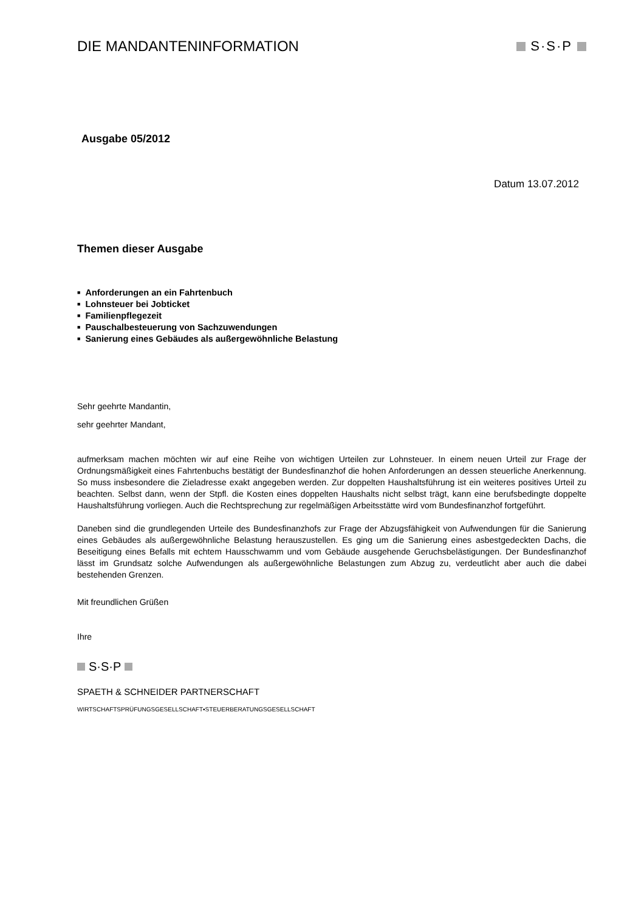DIE MANDANTENINFORMATION S·S·P
Ausgabe 05/2012
Datum 13.07.2012
Themen dieser Ausgabe
■ Anforderungen an ein Fahrtenbuch
■ Lohnsteuer bei Jobticket
■ Familienpflegezeit
■ Pauschalbesteuerung von Sachzuwendungen
■ Sanierung eines Gebäudes als außergewöhnliche Belastung
Sehr geehrte Mandantin,
sehr geehrter Mandant,
aufmerksam machen möchten wir auf eine Reihe von wichtigen Urteilen zur Lohnsteuer. In einem neuen Urteil zur Frage der Ordnungsmäßigkeit eines Fahrtenbuchs bestätigt der Bundesfinanzhof die hohen Anforderungen an dessen steuerliche Anerkennung. So muss insbesondere die Zieladresse exakt angegeben werden. Zur doppelten Haushaltsführung ist ein weiteres positives Urteil zu beachten. Selbst dann, wenn der Stpfl. die Kosten eines doppelten Haushalts nicht selbst trägt, kann eine berufsbedingte doppelte Haushaltsführung vorliegen. Auch die Rechtsprechung zur regelmäßigen Arbeitsstätte wird vom Bundesfinanzhof fortgeführt.
Daneben sind die grundlegenden Urteile des Bundesfinanzhofs zur Frage der Abzugsfähigkeit von Aufwendungen für die Sanierung eines Gebäudes als außergewöhnliche Belastung herauszustellen. Es ging um die Sanierung eines asbestgedeckten Dachs, die Beseitigung eines Befalls mit echtem Hausschwamm und vom Gebäude ausgehende Geruchsbelästigungen. Der Bundesfinanzhof lässt im Grundsatz solche Aufwendungen als außergewöhnliche Belastungen zum Abzug zu, verdeutlicht aber auch die dabei bestehenden Grenzen.
Mit freundlichen Grüßen
Ihre
S·S·P
SPAETH & SCHNEIDER PARTNERSCHAFT
WIRTSCHAFTSPRÜFUNGSGESELLSCHAFT▪STEUERBERATUNGSGESELLSCHAFT